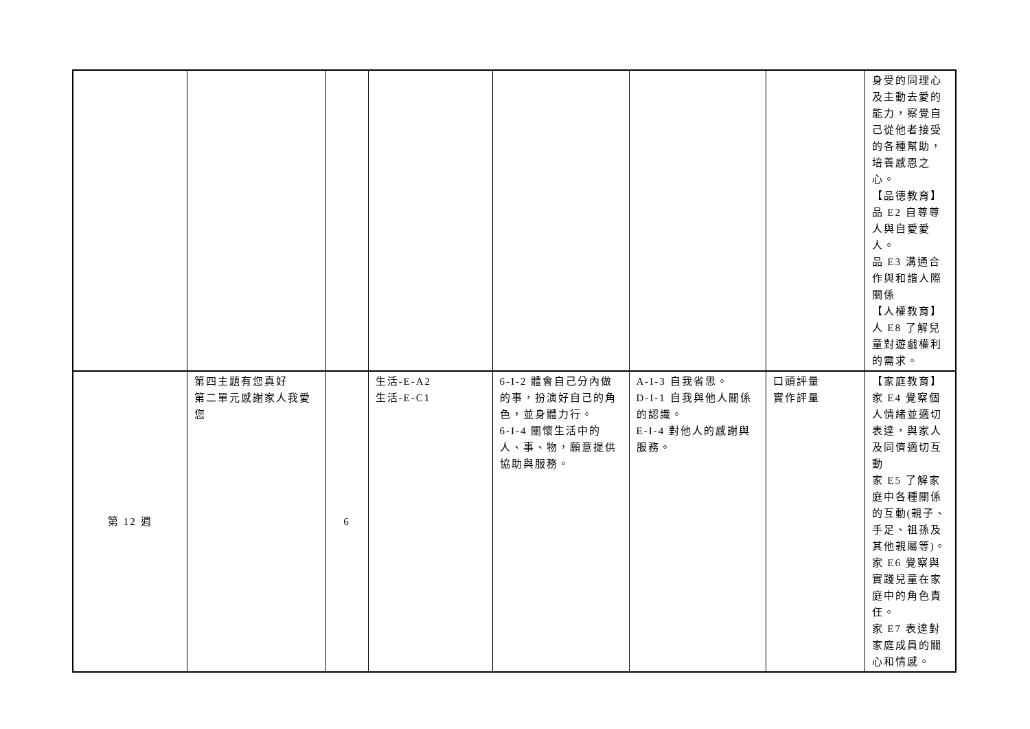| | | | | | | | 身受的同理心 及主動去愛的 能力，察覺自 己從他者接受 的各種幫助， 培養感恩之 心。 【品德教育】 品 E2 自尊尊 人與自愛愛 人。 品 E3 溝通合 作與和諧人際 關係 【人權教育】 人 E8 了解兒 童對遊戲權利 的需求。 |
| 第 12 週 | 第四主題有您真好 第二單元感謝家人我愛您 | 6 | 生活-E-A2 生活-E-C1 | 6-I-2 體會自己分內做的事，扮演好自己的角色，並身體力行。 6-I-4 關懷生活中的人、事、物，願意提供協助與服務。 | A-I-3 自我省思。 D-I-1 自我與他人關係的認識。 E-I-4 對他人的感謝與服務。 | 口頭評量 實作評量 | 【家庭教育】 家 E4 覺察個 人情緒並適切 表達，與家人 及同儕適切互 動 家 E5 了解家 庭中各種關係 的互動(親子、 手足、祖孫及 其他親屬等)。 家 E6 覺察與 實踐兒童在家 庭中的角色責 任。 家 E7 表達對 家庭成員的關 心和情感。 |